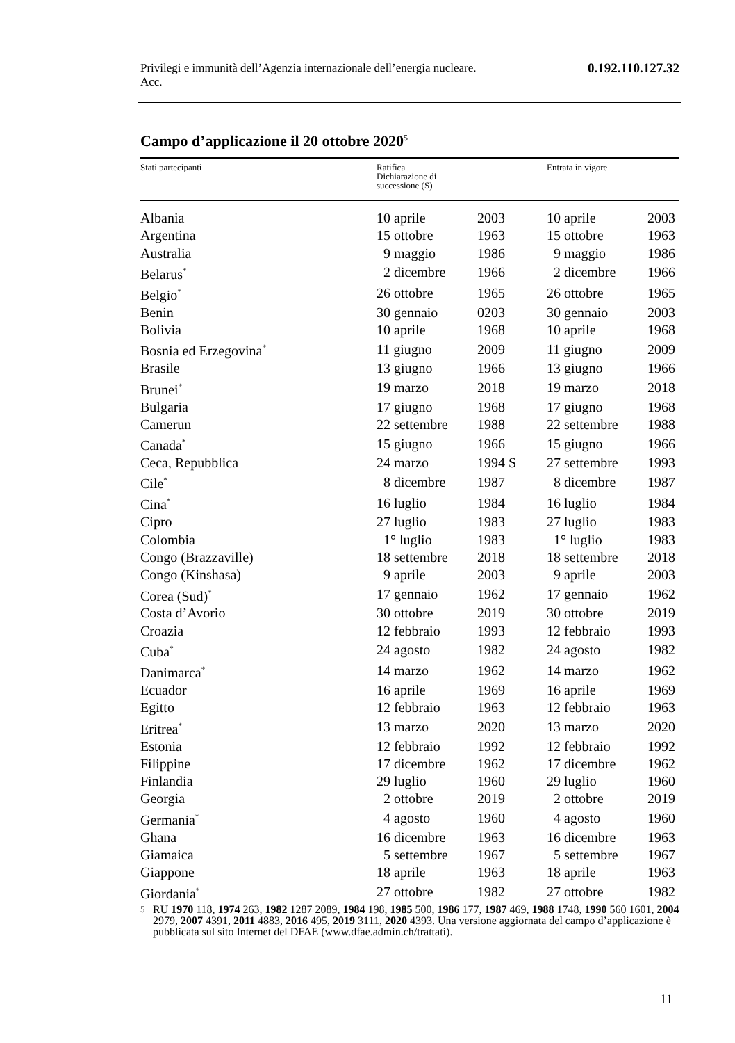Privilegi e immunità dell’Agenzia internazionale dell’energia nucleare.
Acc. 0.192.110.127.32
Campo d’applicazione il 20 ottobre 2020<sup>5</sup>
| Stati partecipanti | Ratifica Dichiarazione di successione (S) | | Entrata in vigore | |
| --- | --- | --- | --- | --- |
| Albania | 10 aprile | 2003 | 10 aprile | 2003 |
| Argentina | 15 ottobre | 1963 | 15 ottobre | 1963 |
| Australia | 9 maggio | 1986 | 9 maggio | 1986 |
| Belarus<sup>*</sup> | 2 dicembre | 1966 | 2 dicembre | 1966 |
| Belgio<sup>*</sup> | 26 ottobre | 1965 | 26 ottobre | 1965 |
| Benin | 30 gennaio | 0203 | 30 gennaio | 2003 |
| Bolivia | 10 aprile | 1968 | 10 aprile | 1968 |
| Bosnia ed Erzegovina<sup>*</sup> | 11 giugno | 2009 | 11 giugno | 2009 |
| Brasile | 13 giugno | 1966 | 13 giugno | 1966 |
| Brunei<sup>*</sup> | 19 marzo | 2018 | 19 marzo | 2018 |
| Bulgaria | 17 giugno | 1968 | 17 giugno | 1968 |
| Camerun | 22 settembre | 1988 | 22 settembre | 1988 |
| Canada<sup>*</sup> | 15 giugno | 1966 | 15 giugno | 1966 |
| Ceca, Repubblica | 24 marzo | 1994 S | 27 settembre | 1993 |
| Cile<sup>*</sup> | 8 dicembre | 1987 | 8 dicembre | 1987 |
| Cina<sup>*</sup> | 16 luglio | 1984 | 16 luglio | 1984 |
| Cipro | 27 luglio | 1983 | 27 luglio | 1983 |
| Colombia | 1° luglio | 1983 | 1° luglio | 1983 |
| Congo (Brazzaville) | 18 settembre | 2018 | 18 settembre | 2018 |
| Congo (Kinshasa) | 9 aprile | 2003 | 9 aprile | 2003 |
| Corea (Sud)<sup>*</sup> | 17 gennaio | 1962 | 17 gennaio | 1962 |
| Costa d’Avorio | 30 ottobre | 2019 | 30 ottobre | 2019 |
| Croazia | 12 febbraio | 1993 | 12 febbraio | 1993 |
| Cuba<sup>*</sup> | 24 agosto | 1982 | 24 agosto | 1982 |
| Danimarca<sup>*</sup> | 14 marzo | 1962 | 14 marzo | 1962 |
| Ecuador | 16 aprile | 1969 | 16 aprile | 1969 |
| Egitto | 12 febbraio | 1963 | 12 febbraio | 1963 |
| Eritrea<sup>*</sup> | 13 marzo | 2020 | 13 marzo | 2020 |
| Estonia | 12 febbraio | 1992 | 12 febbraio | 1992 |
| Filippine | 17 dicembre | 1962 | 17 dicembre | 1962 |
| Finlandia | 29 luglio | 1960 | 29 luglio | 1960 |
| Georgia | 2 ottobre | 2019 | 2 ottobre | 2019 |
| Germania<sup>*</sup> | 4 agosto | 1960 | 4 agosto | 1960 |
| Ghana | 16 dicembre | 1963 | 16 dicembre | 1963 |
| Giamaica | 5 settembre | 1967 | 5 settembre | 1967 |
| Giappone | 18 aprile | 1963 | 18 aprile | 1963 |
| Giordania<sup>*</sup> | 27 ottobre | 1982 | 27 ottobre | 1982 |
5 RU 1970 118, 1974 263, 1982 1287 2089, 1984 198, 1985 500, 1986 177, 1987 469, 1988 1748, 1990 560 1601, 2004 2979, 2007 4391, 2011 4883, 2016 495, 2019 3111, 2020 4393. Una versione aggiornata del campo d’applicazione è pubblicata sul sito Internet del DFAE (www.dfae.admin.ch/trattati).
11